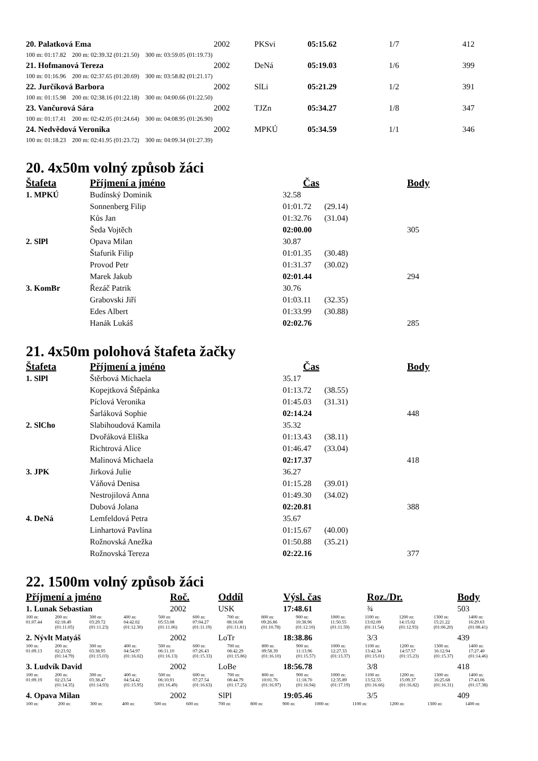| 20. Palatková Ema | 2002 | PKSvi | 05:15.62 | 1/7 | 412 |
| 100 m: 01:17.82 200 m: 02:39.32 (01:21.50) 300 m: 03:59.05 (01:19.73) | | | | | |
| 21. Hofmanová Tereza | 2002 | DeNá | 05:19.03 | 1/6 | 399 |
| 100 m: 01:16.96 200 m: 02:37.65 (01:20.69) 300 m: 03:58.82 (01:21.17) | | | | | |
| 22. Jurčíková Barbora | 2002 | SlLi | 05:21.29 | 1/2 | 391 |
| 100 m: 01:15.98 200 m: 02:38.16 (01:22.18) 300 m: 04:00.66 (01:22.50) | | | | | |
| 23. Vančurová Sára | 2002 | TJZn | 05:34.27 | 1/8 | 347 |
| 100 m: 01:17.41 200 m: 02:42.05 (01:24.64) 300 m: 04:08.95 (01:26.90) | | | | | |
| 24. Nedvědová Veronika | 2002 | MPKÚ | 05:34.59 | 1/1 | 346 |
| 100 m: 01:18.23 200 m: 02:41.95 (01:23.72) 300 m: 04:09.34 (01:27.39) | | | | | |
20. 4x50m volný způsob žáci
| Štafeta | Příjmení a jméno | Čas | | Body |
| --- | --- | --- | --- | --- |
| 1. MPKÚ | Budínský Dominik | 32.58 | | |
| | Sonnenberg Filip | 01:01.72 | (29.14) | |
| | Kůs Jan | 01:32.76 | (31.04) | |
| | Šeda Vojtěch | 02:00.00 | | 305 |
| 2. SlPl | Opava Milan | 30.87 | | |
| | Štafurik Filip | 01:01.35 | (30.48) | |
| | Provod Petr | 01:31.37 | (30.02) | |
| | Marek Jakub | 02:01.44 | | 294 |
| 3. KomBr | Řezáč Patrik | 30.76 | | |
| | Grabovski Jiří | 01:03.11 | (32.35) | |
| | Edes Albert | 01:33.99 | (30.88) | |
| | Hanák Lukáš | 02:02.76 | | 285 |
21. 4x50m polohová štafeta žačky
| Štafeta | Příjmení a jméno | Čas | | Body |
| --- | --- | --- | --- | --- |
| 1. SlPl | Štěrbová Michaela | 35.17 | | |
| | Kopejtková Štěpánka | 01:13.72 | (38.55) | |
| | Píclová Veronika | 01:45.03 | (31.31) | |
| | Šarláková Sophie | 02:14.24 | | 448 |
| 2. SlCho | Slabihoudová Kamila | 35.32 | | |
| | Dvořáková Eliška | 01:13.43 | (38.11) | |
| | Richtrová Alice | 01:46.47 | (33.04) | |
| | Malinová Michaela | 02:17.37 | | 418 |
| 3. JPK | Jirková Julie | 36.27 | | |
| | Váňová Denisa | 01:15.28 | (39.01) | |
| | Nestrojilová Anna | 01:49.30 | (34.02) | |
| | Dubová Jolana | 02:20.81 | | 388 |
| 4. DeNá | Lemfeldová Petra | 35.67 | | |
| | Linhartová Pavlína | 01:15.67 | (40.00) | |
| | Rožnovská Anežka | 01:50.88 | (35.21) | |
| | Rožnovská Tereza | 02:22.16 | | 377 |
22. 1500m volný způsob žáci
| Příjmení a jméno | Roč. | Oddíl | Výsl. čas | Roz./Dr. | Body |
| --- | --- | --- | --- | --- | --- |
| 1. Lunak Sebastian | 2002 | USK | 17:48.61 | ¾ | 503 |
| / 100 m: 01:07.44 / 200 m: 02:18.49 (01:11.05) / 300 m: 03:29.72 (01:11.23) / 400 m: 04:42.02 (01:12.30) / 500 m: 05:53.08 (01:11.06) / 600 m: 07:04.27 (01:11.19) / 700 m: 08:16.08 (01:11.81) / 800 m: 09:26.86 (01:10.78) / 900 m: 10:38.96 (01:12.10) / 1000 m: 11:50.55 (01:11.59) / 1100 m: 13:02.09 (01:11.54) / 1200 m: 14:15.02 (01:12.93) / 1300 m: 15:21.22 (01:06.20) / 1400 m: 16:29.63 (01:08.41) / | | | | | |
| 2. Nývlt Matyáš | 2002 | LoTr | 18:38.86 | 3/3 | 439 |
| / 100 m: 01:09.13 / 200 m: 02:23.92 (01:14.79) / 300 m: 03:38.95 (01:15.03) / 400 m: 04:54.97 (01:16.02) / 500 m: 06:11.10 (01:16.13) / 600 m: 07:26.43 (01:15.33) / 700 m: 08:42.29 (01:15.86) / 800 m: 09:58.39 (01:16.10) / 900 m: 11:13.96 (01:15.57) / 1000 m: 12:27.33 (01:13.37) / 1100 m: 13:42.34 (01:15.01) / 1200 m: 14:57.57 (01:15.23) / 1300 m: 16:12.94 (01:15.37) / 1400 m: 17:27.40 (01:14.46) / | | | | | |
| 3. Ludvík David | 2002 | LoBe | 18:56.78 | 3/8 | 418 |
| / 100 m: 01:09.19 / 200 m: 02:23.54 (01:14.35) / 300 m: 03:38.47 (01:14.93) / 400 m: 04:54.42 (01:15.95) / 500 m: 06:10.91 (01:16.49) / 600 m: 07:27.54 (01:16.63) / 700 m: 08:44.79 (01:17.25) / 800 m: 10:01.76 (01:16.97) / 900 m: 11:18.70 (01:16.94) / 1000 m: 12:35.89 (01:17.19) / 1100 m: 13:52.55 (01:16.66) / 1200 m: 15:09.37 (01:16.82) / 1300 m: 16:25.68 (01:16.31) / 1400 m: 17:43.06 (01:17.38) / | | | | | |
| 4. Opava Milan | 2002 | SlPl | 19:05.46 | 3/5 | 409 |
| / 100 m: / 200 m: / 300 m: / 400 m: / 500 m: / 600 m: / 700 m: / 800 m: / 900 m: / 1000 m: / 1100 m: / 1200 m: / 1300 m: / 1400 m: / | | | | | |